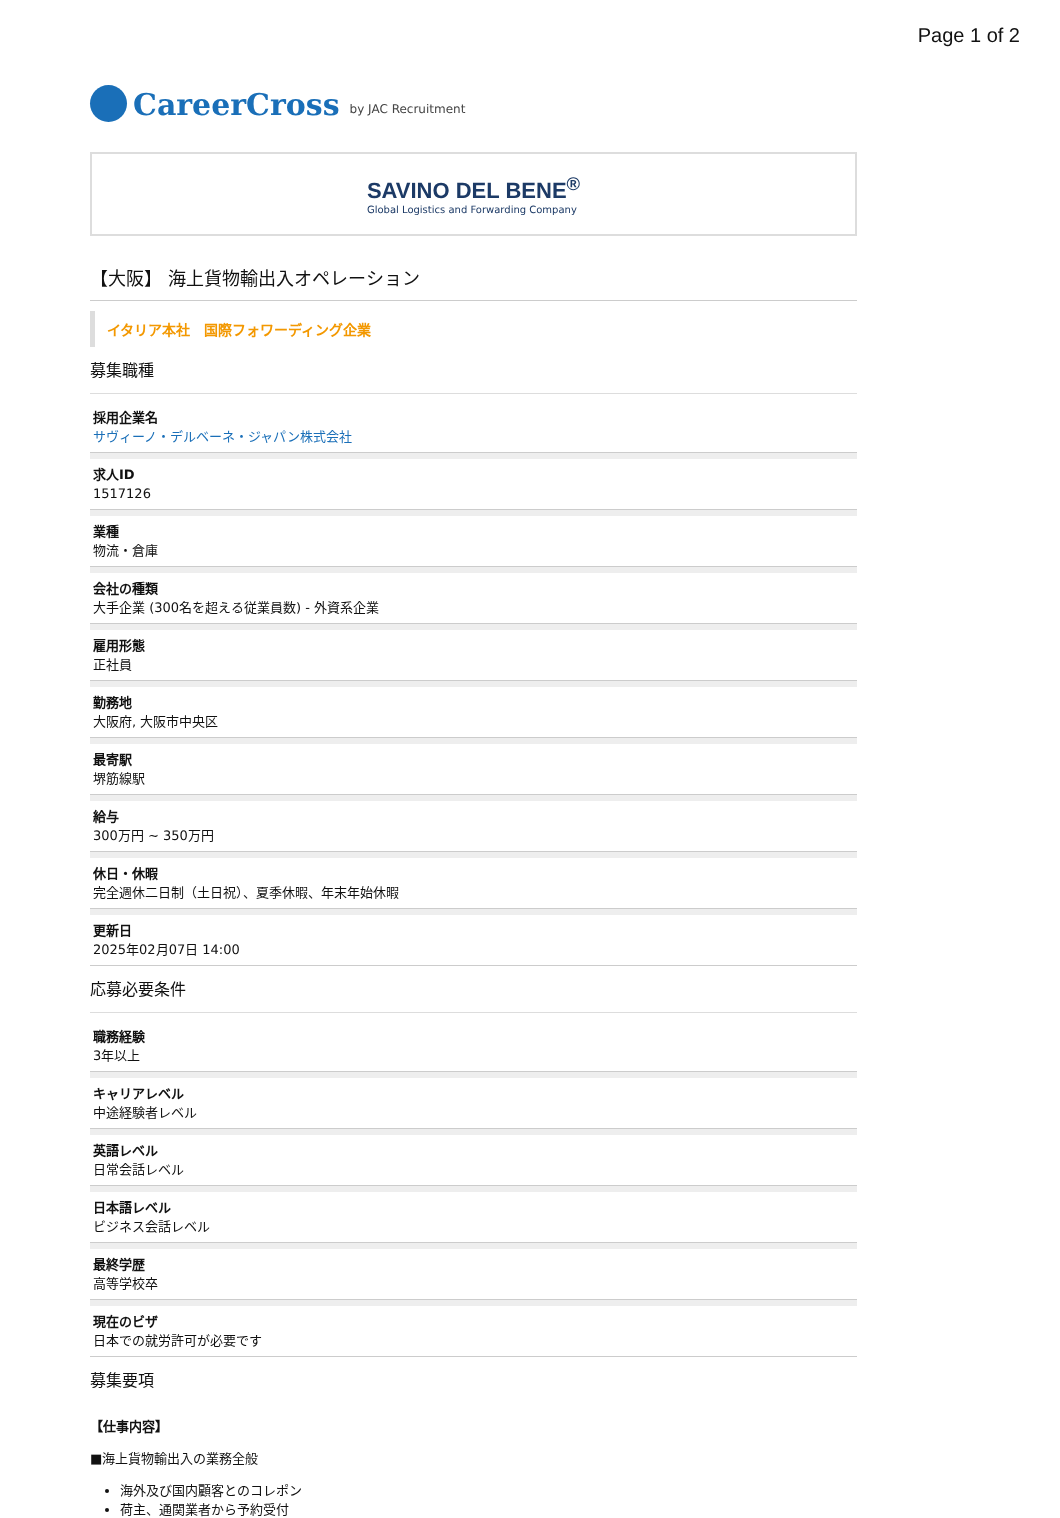Page 1 of 2
CareerCross by JAC Recruitment
SAVINO DEL BENE<sup>®</sup>
Global Logistics and Forwarding Company
【大阪】 海上貨物輸出入オペレーション
イタリア本社　国際フォワーディング企業
募集職種
採用企業名
サヴィーノ・デルベーネ・ジャパン株式会社
求人ID
1517126
業種
物流・倉庫
会社の種類
大手企業 (300名を超える従業員数) - 外資系企業
雇用形態
正社員
勤務地
大阪府, 大阪市中央区
最寄駅
堺筋線駅
給与
300万円 ~ 350万円
休日・休暇
完全週休二日制（土日祝）、夏季休暇、年末年始休暇
更新日
2025年02月07日 14:00
応募必要条件
職務経験
3年以上
キャリアレベル
中途経験者レベル
英語レベル
日常会話レベル
日本語レベル
ビジネス会話レベル
最終学歴
高等学校卒
現在のビザ
日本での就労許可が必要です
募集要項
【仕事内容】
■海上貨物輸出入の業務全般
海外及び国内顧客とのコレポン
荷主、通関業者から予約受付